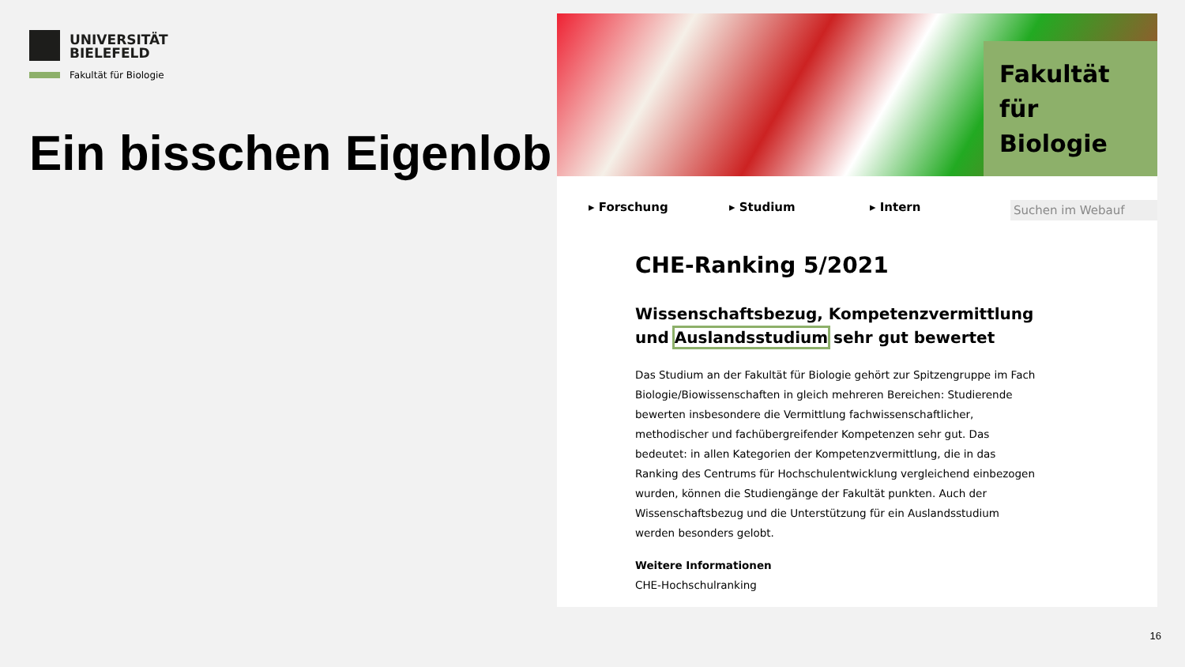UNIVERSITÄT
BIELEFELD
Fakultät für Biologie
Ein bisschen Eigenlob …
Fakultät für Biologie
▸ Forschung ▸ Studium ▸ Intern Suchen im Webauf
CHE-Ranking 5/2021
Wissenschaftsbezug, Kompetenzvermittlung und Auslandsstudium sehr gut bewertet
Das Studium an der Fakultät für Biologie gehört zur Spitzengruppe im Fach Biologie/Biowissenschaften in gleich mehreren Bereichen: Studierende bewerten insbesondere die Vermittlung fachwissenschaftlicher, methodischer und fachübergreifender Kompetenzen sehr gut. Das bedeutet: in allen Kategorien der Kompetenzvermittlung, die in das Ranking des Centrums für Hochschulentwicklung vergleichend einbezogen wurden, können die Studiengänge der Fakultät punkten. Auch der Wissenschaftsbezug und die Unterstützung für ein Auslandsstudium werden besonders gelobt.
Weitere Informationen
CHE-Hochschulranking
16